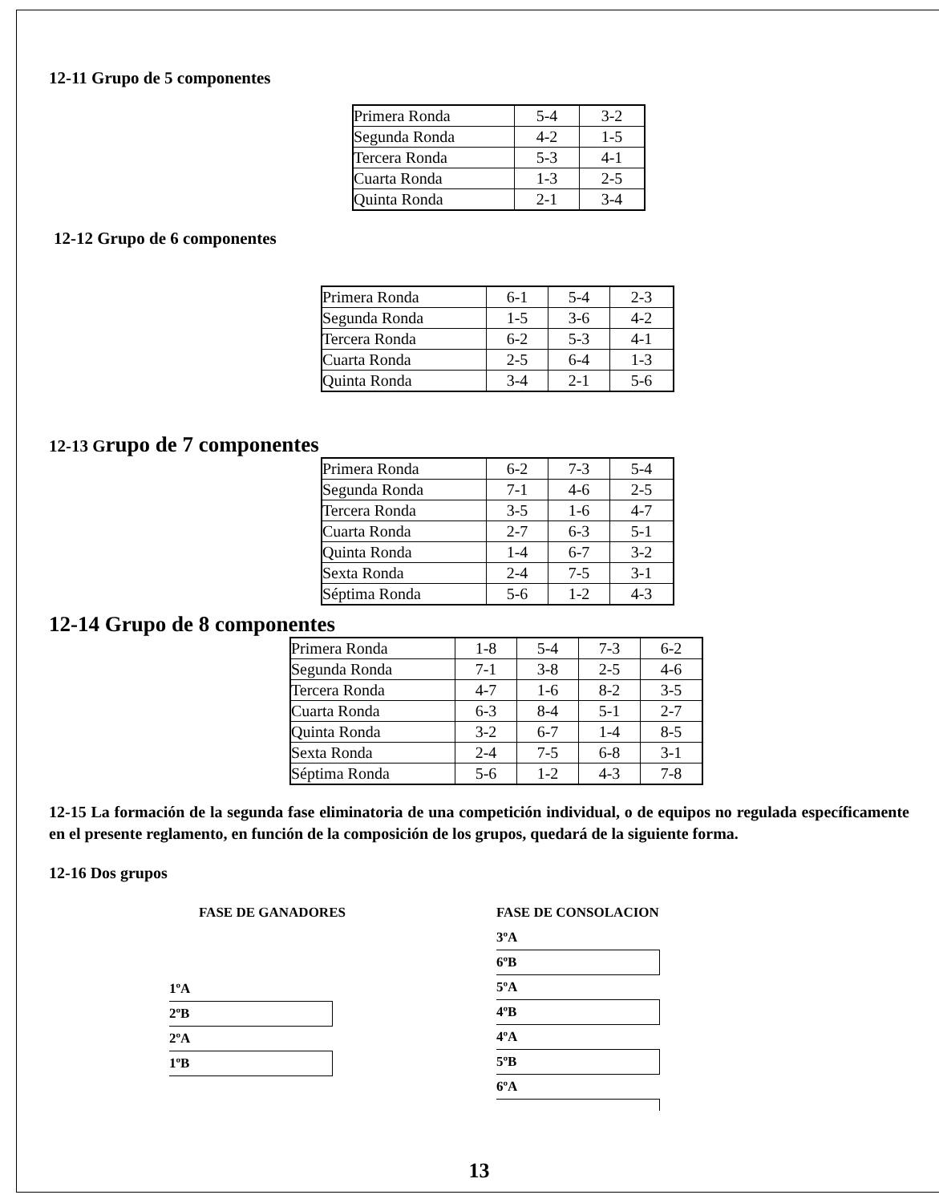12-11 Grupo de 5 componentes
| Primera Ronda | 5-4 | 3-2 |
| Segunda Ronda | 4-2 | 1-5 |
| Tercera Ronda | 5-3 | 4-1 |
| Cuarta Ronda | 1-3 | 2-5 |
| Quinta Ronda | 2-1 | 3-4 |
12-12 Grupo de 6 componentes
| Primera Ronda | 6-1 | 5-4 | 2-3 |
| Segunda Ronda | 1-5 | 3-6 | 4-2 |
| Tercera Ronda | 6-2 | 5-3 | 4-1 |
| Cuarta Ronda | 2-5 | 6-4 | 1-3 |
| Quinta Ronda | 3-4 | 2-1 | 5-6 |
12-13 Grupo de 7 componentes
| Primera Ronda | 6-2 | 7-3 | 5-4 |
| Segunda Ronda | 7-1 | 4-6 | 2-5 |
| Tercera Ronda | 3-5 | 1-6 | 4-7 |
| Cuarta Ronda | 2-7 | 6-3 | 5-1 |
| Quinta Ronda | 1-4 | 6-7 | 3-2 |
| Sexta Ronda | 2-4 | 7-5 | 3-1 |
| Séptima Ronda | 5-6 | 1-2 | 4-3 |
12-14 Grupo de 8 componentes
| Primera Ronda | 1-8 | 5-4 | 7-3 | 6-2 |
| Segunda Ronda | 7-1 | 3-8 | 2-5 | 4-6 |
| Tercera Ronda | 4-7 | 1-6 | 8-2 | 3-5 |
| Cuarta Ronda | 6-3 | 8-4 | 5-1 | 2-7 |
| Quinta Ronda | 3-2 | 6-7 | 1-4 | 8-5 |
| Sexta Ronda | 2-4 | 7-5 | 6-8 | 3-1 |
| Séptima Ronda | 5-6 | 1-2 | 4-3 | 7-8 |
12-15 La formación de la segunda fase eliminatoria de una competición individual, o de equipos no regulada específicamente en el presente reglamento, en función de la composición de los grupos, quedará de la siguiente forma.
12-16 Dos grupos
FASE DE GANADORES
1ºA
2ºB
2ºA
1ºB
FASE DE CONSOLACION
3ºA
6ºB
5ºA
4ºB
4ºA
5ºB
6ºA
13